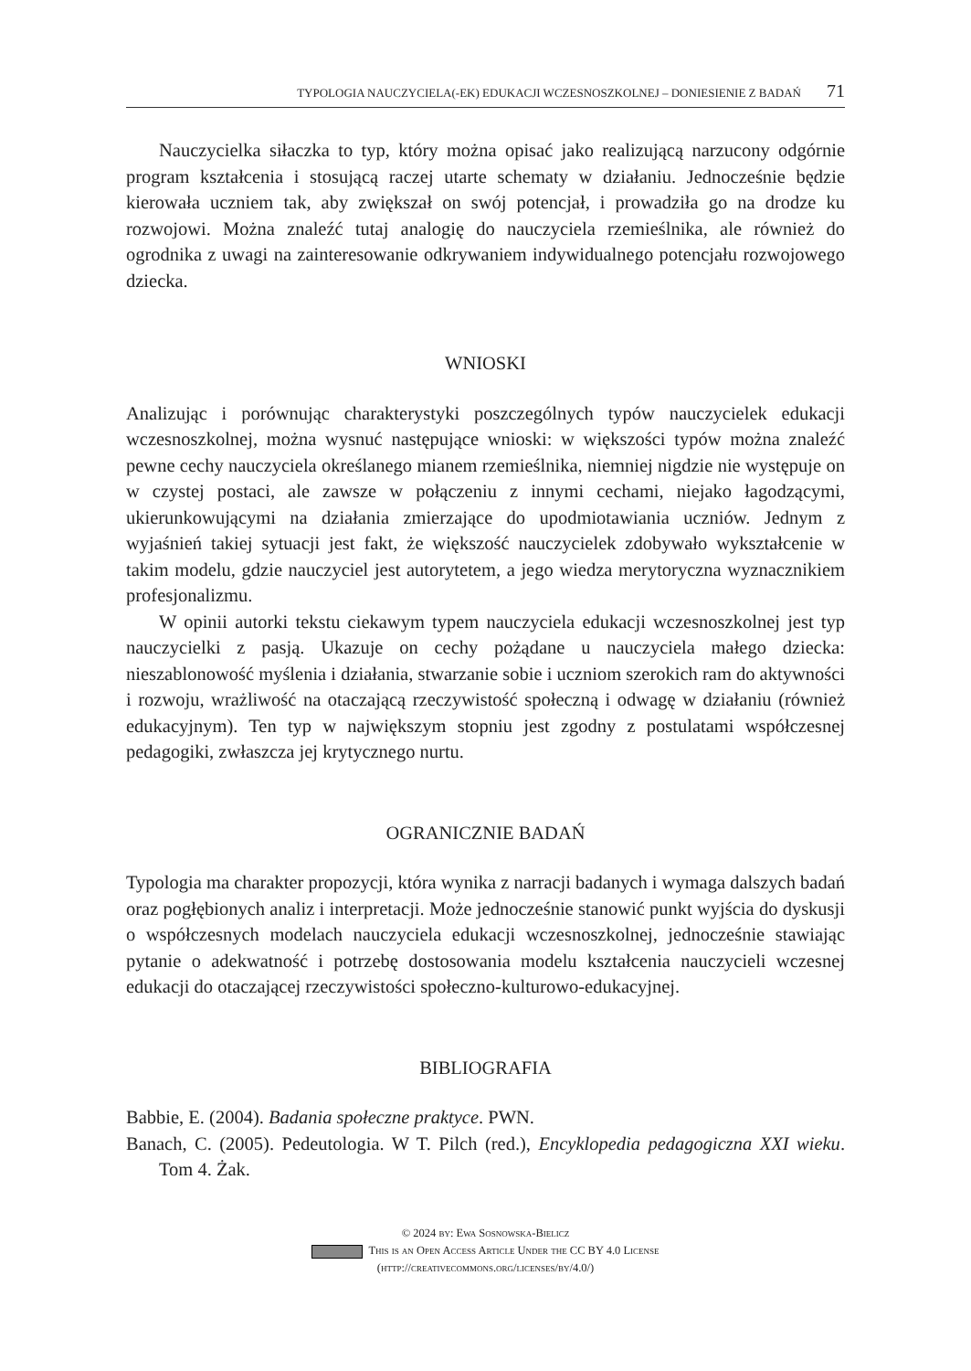TYPOLOGIA NAUCZYCIELA(-EK) EDUKACJI WCZESNOSZKOLNEJ – DONIESIENIE Z BADAŃ 71
Nauczycielka siłaczka to typ, który można opisać jako realizującą narzucony odgórnie program kształcenia i stosującą raczej utarte schematy w działaniu. Jednocześnie będzie kierowała uczniem tak, aby zwiększał on swój potencjał, i prowadziła go na drodze ku rozwojowi. Można znaleźć tutaj analogię do nauczyciela rzemieślnika, ale również do ogrodnika z uwagi na zainteresowanie odkrywaniem indywidualnego potencjału rozwojowego dziecka.
WNIOSKI
Analizując i porównując charakterystyki poszczególnych typów nauczycielek edukacji wczesnoszkolnej, można wysnuć następujące wnioski: w większości typów można znaleźć pewne cechy nauczyciela określanego mianem rzemieślnika, niemniej nigdzie nie występuje on w czystej postaci, ale zawsze w połączeniu z innymi cechami, niejako łagodzącymi, ukierunkowującymi na działania zmierzające do upodmiotawiania uczniów. Jednym z wyjaśnień takiej sytuacji jest fakt, że większość nauczycielek zdobywało wykształcenie w takim modelu, gdzie nauczyciel jest autorytetem, a jego wiedza merytoryczna wyznacznikiem profesjonalizmu.
W opinii autorki tekstu ciekawym typem nauczyciela edukacji wczesnoszkolnej jest typ nauczycielki z pasją. Ukazuje on cechy pożądane u nauczyciela małego dziecka: nieszablonowość myślenia i działania, stwarzanie sobie i uczniom szerokich ram do aktywności i rozwoju, wrażliwość na otaczającą rzeczywistość społeczną i odwagę w działaniu (również edukacyjnym). Ten typ w największym stopniu jest zgodny z postulatami współczesnej pedagogiki, zwłaszcza jej krytycznego nurtu.
OGRANICZNIE BADAŃ
Typologia ma charakter propozycji, która wynika z narracji badanych i wymaga dalszych badań oraz pogłębionych analiz i interpretacji. Może jednocześnie stanowić punkt wyjścia do dyskusji o współczesnych modelach nauczyciela edukacji wczesnoszkolnej, jednocześnie stawiając pytanie o adekwatność i potrzebę dostosowania modelu kształcenia nauczycieli wczesnej edukacji do otaczającej rzeczywistości społeczno-kulturowo-edukacyjnej.
BIBLIOGRAFIA
Babbie, E. (2004). Badania społeczne praktyce. PWN.
Banach, C. (2005). Pedeutologia. W T. Pilch (red.), Encyklopedia pedagogiczna XXI wieku. Tom 4. Żak.
© 2024 by: Ewa Sosnowska-Bielicz
This is an Open Access Article Under the CC BY 4.0 License
(http://creativecommons.org/licenses/by/4.0/)